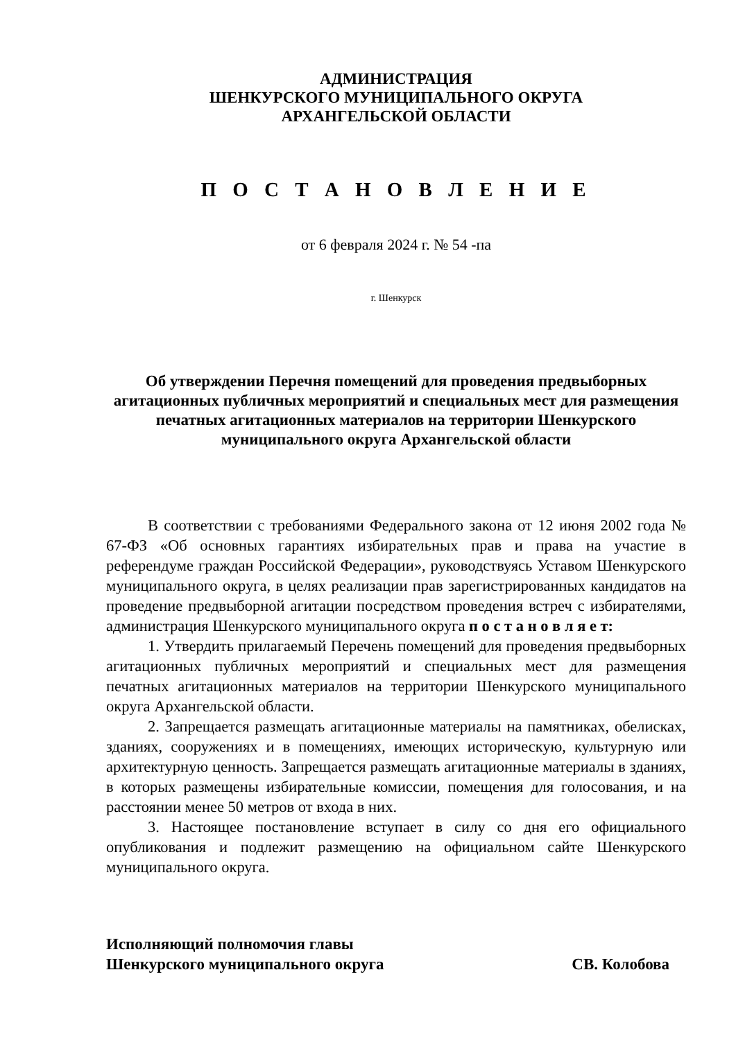АДМИНИСТРАЦИЯ
ШЕНКУРСКОГО МУНИЦИПАЛЬНОГО ОКРУГА
АРХАНГЕЛЬСКОЙ ОБЛАСТИ
П О С Т А Н О В Л Е Н И Е
от 6 февраля 2024 г. № 54 -па
г. Шенкурск
Об утверждении Перечня помещений для проведения предвыборных агитационных публичных мероприятий и специальных мест для размещения печатных агитационных материалов на территории Шенкурского муниципального округа Архангельской области
В соответствии с требованиями Федерального закона от 12 июня 2002 года № 67-ФЗ «Об основных гарантиях избирательных прав и права на участие в референдуме граждан Российской Федерации», руководствуясь Уставом Шенкурского муниципального округа, в целях реализации прав зарегистрированных кандидатов на проведение предвыборной агитации посредством проведения встреч с избирателями, администрация Шенкурского муниципального округа п о с т а н о в л я е т:
1. Утвердить прилагаемый Перечень помещений для проведения предвыборных агитационных публичных мероприятий и специальных мест для размещения печатных агитационных материалов на территории Шенкурского муниципального округа Архангельской области.
2. Запрещается размещать агитационные материалы на памятниках, обелисках, зданиях, сооружениях и в помещениях, имеющих историческую, культурную или архитектурную ценность. Запрещается размещать агитационные материалы в зданиях, в которых размещены избирательные комиссии, помещения для голосования, и на расстоянии менее 50 метров от входа в них.
3. Настоящее постановление вступает в силу со дня его официального опубликования и подлежит размещению на официальном сайте Шенкурского муниципального округа.
Исполняющий полномочия главы
Шенкурского муниципального округа
СВ. Колобова